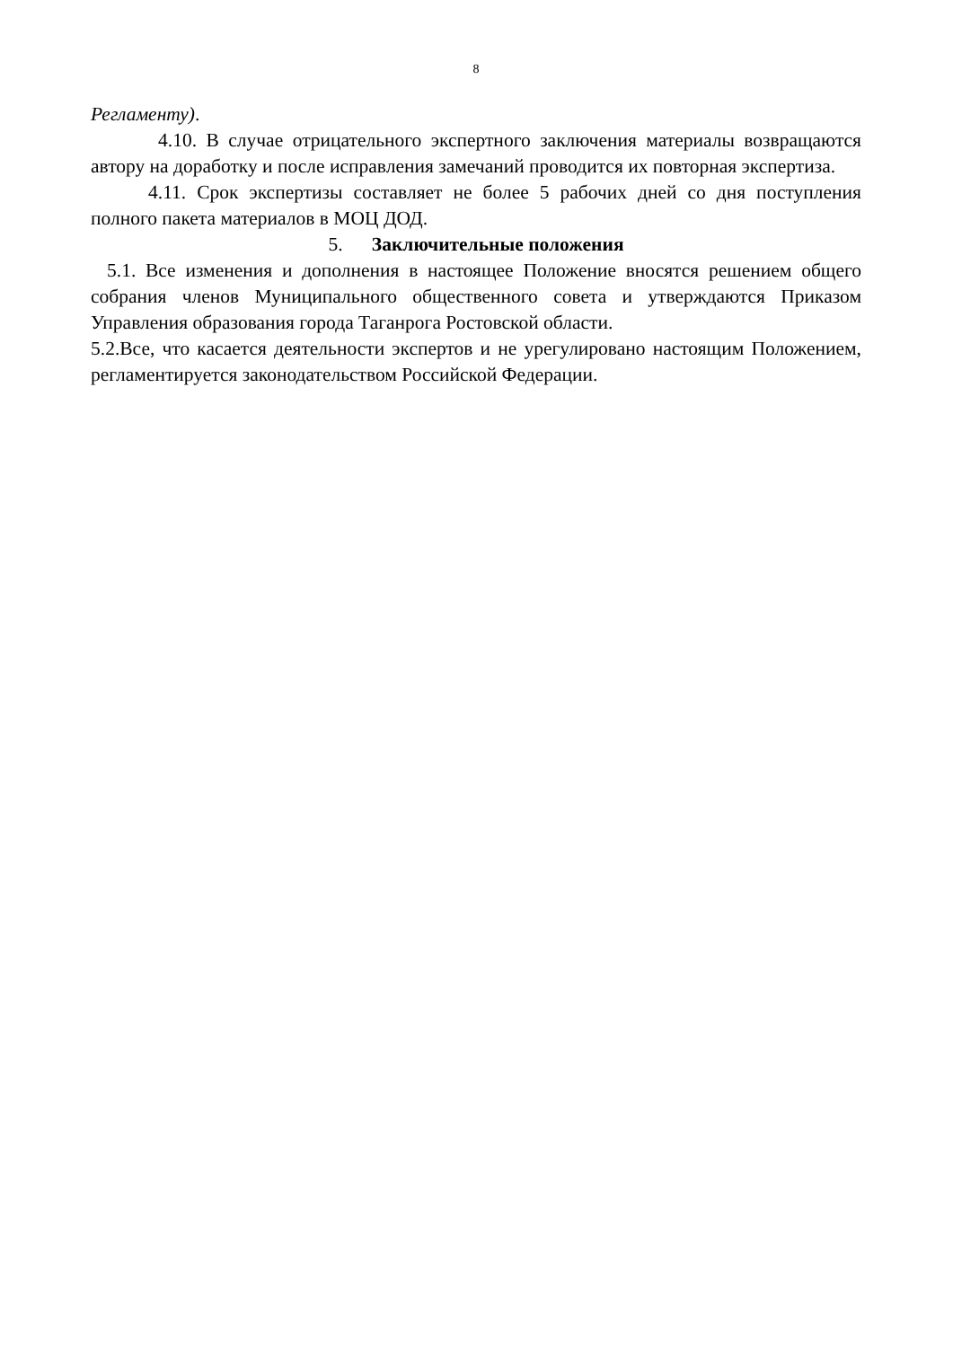8
Регламенту).
4.10. В случае отрицательного экспертного заключения материалы возвращаются автору на доработку и после исправления замечаний проводится их повторная экспертиза.
4.11. Срок экспертизы составляет не более 5 рабочих дней со дня поступления полного пакета материалов в МОЦ ДОД.
5. Заключительные положения
5.1. Все изменения и дополнения в настоящее Положение вносятся решением общего собрания членов Муниципального общественного совета и утверждаются Приказом Управления образования города Таганрога Ростовской области.
5.2.Все, что касается деятельности экспертов и не урегулировано настоящим Положением, регламентируется законодательством Российской Федерации.